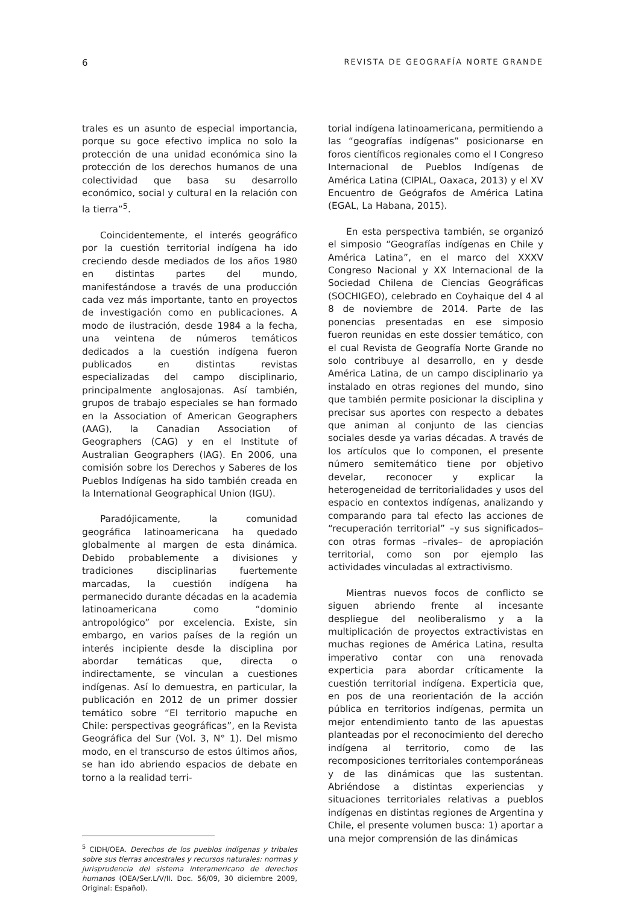6 REVISTA DE GEOGRAFÍA NORTE GRANDE
trales es un asunto de especial importancia, porque su goce efectivo implica no solo la protección de una unidad económica sino la protección de los derechos humanos de una colectividad que basa su desarrollo económico, social y cultural en la relación con la tierra”<sup>5</sup>.
Coincidentemente, el interés geográfico por la cuestión territorial indígena ha ido creciendo desde mediados de los años 1980 en distintas partes del mundo, manifestándose a través de una producción cada vez más importante, tanto en proyectos de investigación como en publicaciones. A modo de ilustración, desde 1984 a la fecha, una veintena de números temáticos dedicados a la cuestión indígena fueron publicados en distintas revistas especializadas del campo disciplinario, principalmente anglosajonas. Así también, grupos de trabajo especiales se han formado en la Association of American Geographers (AAG), la Canadian Association of Geographers (CAG) y en el Institute of Australian Geographers (IAG). En 2006, una comisión sobre los Derechos y Saberes de los Pueblos Indígenas ha sido también creada en la International Geographical Union (IGU).
Paradójicamente, la comunidad geográfica latinoamericana ha quedado globalmente al margen de esta dinámica. Debido probablemente a divisiones y tradiciones disciplinarias fuertemente marcadas, la cuestión indígena ha permanecido durante décadas en la academia latinoamericana como “dominio antropológico” por excelencia. Existe, sin embargo, en varios países de la región un interés incipiente desde la disciplina por abordar temáticas que, directa o indirectamente, se vinculan a cuestiones indígenas. Así lo demuestra, en particular, la publicación en 2012 de un primer dossier temático sobre “El territorio mapuche en Chile: perspectivas geográficas”, en la Revista Geográfica del Sur (Vol. 3, N° 1). Del mismo modo, en el transcurso de estos últimos años, se han ido abriendo espacios de debate en torno a la realidad terri-
<sup>5</sup> CIDH/OEA. Derechos de los pueblos indígenas y tribales sobre sus tierras ancestrales y recursos naturales: normas y jurisprudencia del sistema interamericano de derechos humanos (OEA/Ser.L/V/II. Doc. 56/09, 30 diciembre 2009, Original: Español).
torial indígena latinoamericana, permitiendo a las “geografías indígenas” posicionarse en foros científicos regionales como el I Congreso Internacional de Pueblos Indígenas de América Latina (CIPIAL, Oaxaca, 2013) y el XV Encuentro de Geógrafos de América Latina (EGAL, La Habana, 2015).
En esta perspectiva también, se organizó el simposio “Geografías indígenas en Chile y América Latina”, en el marco del XXXV Congreso Nacional y XX Internacional de la Sociedad Chilena de Ciencias Geográficas (SOCHIGEO), celebrado en Coyhaique del 4 al 8 de noviembre de 2014. Parte de las ponencias presentadas en ese simposio fueron reunidas en este dossier temático, con el cual Revista de Geografía Norte Grande no solo contribuye al desarrollo, en y desde América Latina, de un campo disciplinario ya instalado en otras regiones del mundo, sino que también permite posicionar la disciplina y precisar sus aportes con respecto a debates que animan al conjunto de las ciencias sociales desde ya varias décadas. A través de los artículos que lo componen, el presente número semitemático tiene por objetivo develar, reconocer y explicar la heterogeneidad de territorialidades y usos del espacio en contextos indígenas, analizando y comparando para tal efecto las acciones de “recuperación territorial” –y sus significados– con otras formas –rivales– de apropiación territorial, como son por ejemplo las actividades vinculadas al extractivismo.
Mientras nuevos focos de conflicto se siguen abriendo frente al incesante despliegue del neoliberalismo y a la multiplicación de proyectos extractivistas en muchas regiones de América Latina, resulta imperativo contar con una renovada experticia para abordar críticamente la cuestión territorial indígena. Experticia que, en pos de una reorientación de la acción pública en territorios indígenas, permita un mejor entendimiento tanto de las apuestas planteadas por el reconocimiento del derecho indígena al territorio, como de las recomposiciones territoriales contemporáneas y de las dinámicas que las sustentan. Abriéndose a distintas experiencias y situaciones territoriales relativas a pueblos indígenas en distintas regiones de Argentina y Chile, el presente volumen busca: 1) aportar a una mejor comprensión de las dinámicas